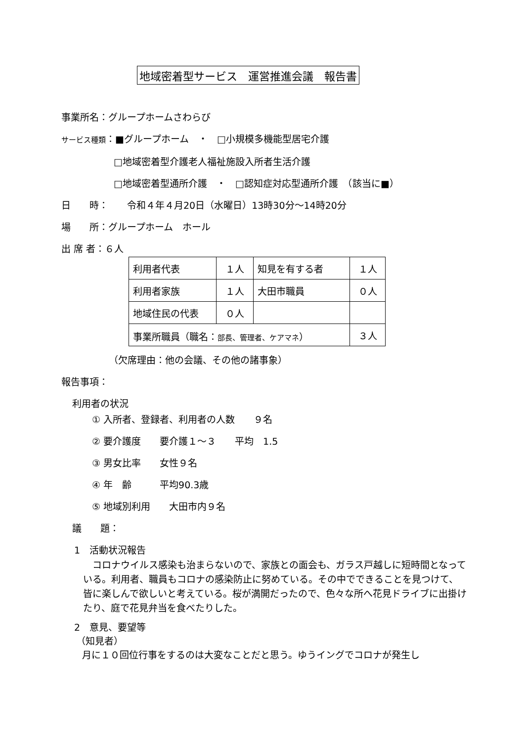地域密着型サービス　運営推進会議　報告書
事業所名：グループホームさわらび
サービス種類：■グループホーム　・　□小規模多機能型居宅介護
□地域密着型介護老人福祉施設入所者生活介護
□地域密着型通所介護　・　□認知症対応型通所介護　（該当に■）
日　　時：　　令和４年４月20日（水曜日）13時30分～14時20分
場　　所：グループホーム　ホール
出 席 者：６人
| 利用者代表 | １人 | 知見を有する者 | １人 |
| 利用者家族 | １人 | 大田市職員 | ０人 |
| 地域住民の代表 | ０人 | | |
| 事業所職員（職名： 部長、管理者、ケアマネ ） | | | ３人 |
（欠席理由：他の会議、その他の諸事象）
報告事項：
利用者の状況
① 入所者、登録者、利用者の人数　　９名
② 要介護度　　要介護１～３　　平均　1.5
③ 男女比率　　女性９名
④ 年　齢　　　平均90.3歳
⑤ 地域別利用　　大田市内９名
議　　題：
1　活動状況報告
　コロナウイルス感染も治まらないので、家族との面会も、ガラス戸越しに短時間となっている。利用者、職員もコロナの感染防止に努めている。その中でできることを見つけて、皆に楽しんで欲しいと考えている。桜が満開だったので、色々な所へ花見ドライブに出掛けたり、庭で花見弁当を食べたりした。
2　意見、要望等
（知見者）
月に１０回位行事をするのは大変なことだと思う。ゆうイングでコロナが発生し